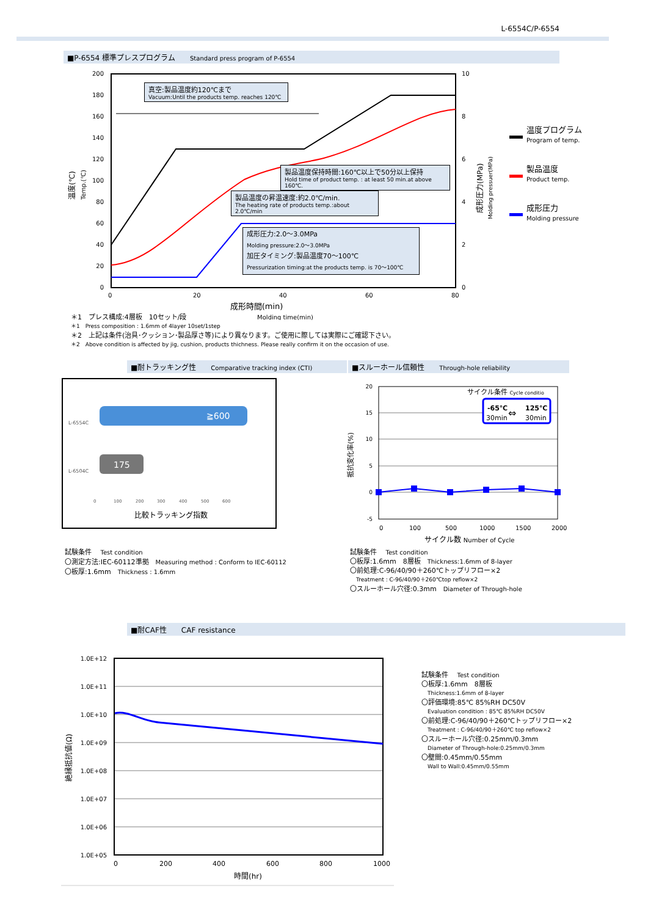L-6554C/P-6554
■P-6554 標準プレスプログラム Standard press program of P-6554
200
180
160
140
120
100
80
60
40
20
0
10
8
6
4
2
0
0
20
40
60
80
成形時間(min)
Molding time(min)
温度(℃)
Temp.(℃)
成形圧力(MPa)
Molding pressuer(MPa)
真空:製品温度約120℃まで
Vacuum:Until the products temp. reaches 120℃
製品温度保持時間:160℃以上で50分以上保持
Hold time of product temp. : at least 50 min.at above 160℃.
製品温度の昇温速度:約2.0℃/min.
The heating rate of products temp.:about 2.0℃/min
成形圧力:2.0～3.0MPa
Molding pressure:2.0～3.0MPa
加圧タイミング:製品温度70～100℃
Pressurization timing:at the products temp. is 70～100℃
温度プログラム
Program of temp.
製品温度
Product temp.
成形圧力
Molding pressure
＊1　プレス構成:4層板　10セット/段
＊1　Press composition : 1.6mm of 4layer 10set/1step
＊2　上記は条件(治具･クッション･製品厚さ等)により異なります。ご使用に際しては実際にご確認下さい。
＊2　Above condition is affected by jig, cushion, products thichness. Please really confirm it on the occasion of use.
■耐トラッキング性 Comparative tracking index (CTI) ■スルーホール信頼性 Through-hole reliability
≧600
175
L-6554C
L-6504C
0
100
200
300
400
500
600
比較トラッキング指数
20
15
10
5
0
-5
0
100
500
1000
1500
2000
サイクル条件 Cycle conditio
-65℃
125℃
⇔
30min
30min
抵抗変化率(%)
サイクル数 Number of Cycle
試験条件　 Test condition
〇測定方法:IEC-60112準拠　Measuring method : Conform to IEC-60112
〇板厚:1.6mm　Thickness : 1.6mm
試験条件　 Test condition
〇板厚:1.6mm　8層板　Thickness:1.6mm of 8-layer
〇前処理:C-96/40/90＋260℃トップリフロー×2
Treatment : C-96/40/90＋260℃top reflow×2
〇スルーホール穴径:0.3mm　Diameter of Through-hole
■耐CAF性 CAF resistance
1.0E+12
1.0E+11
1.0E+10
1.0E+09
1.0E+08
1.0E+07
1.0E+06
1.0E+05
0
200
400
600
800
1000
時間(hr)
絶縁抵抗値(Ω)
試験条件　 Test condition
〇板厚:1.6mm　8層板
Thickness:1.6mm of 8-layer
〇評価環境:85℃ 85%RH DC50V
Evaluation condition : 85℃ 85%RH DC50V
〇前処理:C-96/40/90＋260℃トップリフロー×2
Treatment : C-96/40/90＋260℃ top reflow×2
〇スルーホール穴径:0.25mm/0.3mm
Diameter of Through-hole:0.25mm/0.3mm
〇壁間:0.45mm/0.55mm
Wall to Wall:0.45mm/0.55mm